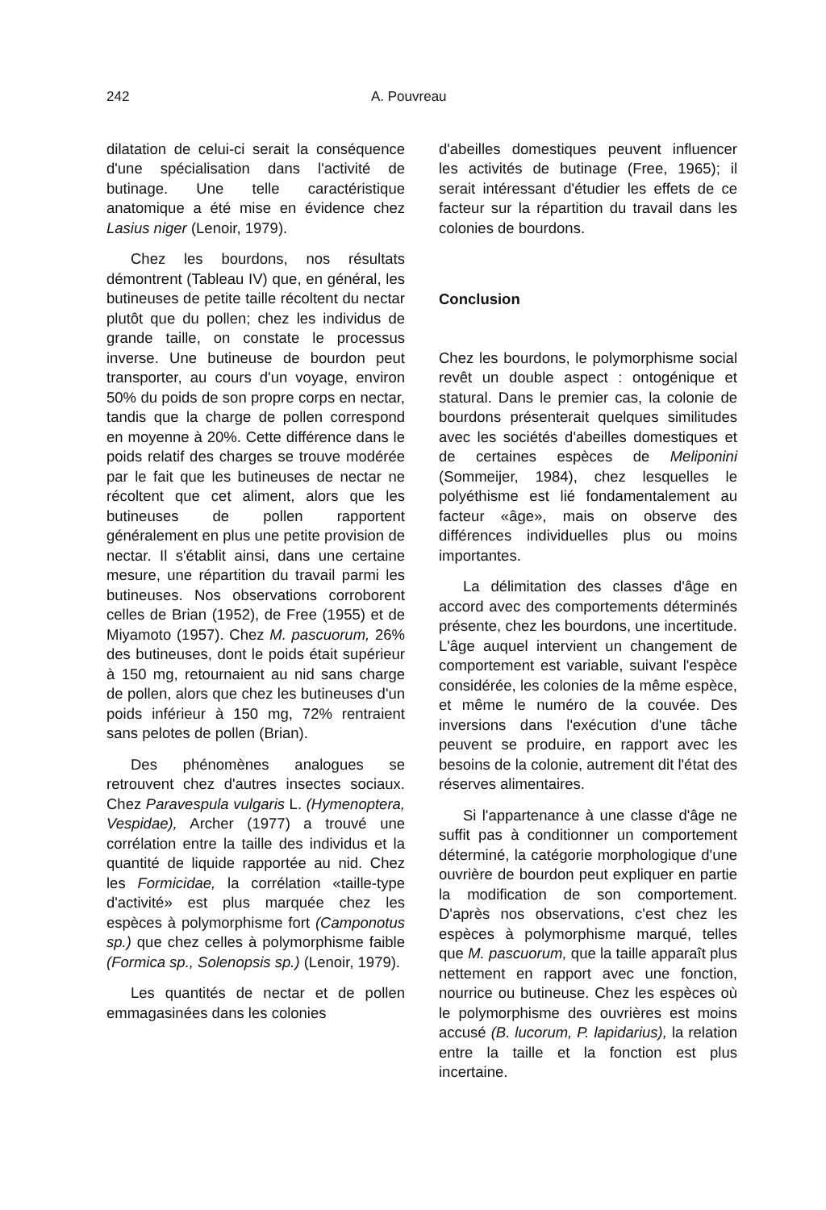242 A. Pouvreau
dilatation de celui-ci serait la conséquence d'une spécialisation dans l'activité de butinage. Une telle caractéristique anatomique a été mise en évidence chez Lasius niger (Lenoir, 1979).
Chez les bourdons, nos résultats démontrent (Tableau IV) que, en général, les butineuses de petite taille récoltent du nectar plutôt que du pollen; chez les individus de grande taille, on constate le processus inverse. Une butineuse de bourdon peut transporter, au cours d'un voyage, environ 50% du poids de son propre corps en nectar, tandis que la charge de pollen correspond en moyenne à 20%. Cette différence dans le poids relatif des charges se trouve modérée par le fait que les butineuses de nectar ne récoltent que cet aliment, alors que les butineuses de pollen rapportent généralement en plus une petite provision de nectar. Il s'établit ainsi, dans une certaine mesure, une répartition du travail parmi les butineuses. Nos observations corroborent celles de Brian (1952), de Free (1955) et de Miyamoto (1957). Chez M. pascuorum, 26% des butineuses, dont le poids était supérieur à 150 mg, retournaient au nid sans charge de pollen, alors que chez les butineuses d'un poids inférieur à 150 mg, 72% rentraient sans pelotes de pollen (Brian).
Des phénomènes analogues se retrouvent chez d'autres insectes sociaux. Chez Paravespula vulgaris L. (Hymenoptera, Vespidae), Archer (1977) a trouvé une corrélation entre la taille des individus et la quantité de liquide rapportée au nid. Chez les Formicidae, la corrélation «taille-type d'activité» est plus marquée chez les espèces à polymorphisme fort (Camponotus sp.) que chez celles à polymorphisme faible (Formica sp., Solenopsis sp.) (Lenoir, 1979).
Les quantités de nectar et de pollen emmagasinées dans les colonies
d'abeilles domestiques peuvent influencer les activités de butinage (Free, 1965); il serait intéressant d'étudier les effets de ce facteur sur la répartition du travail dans les colonies de bourdons.
Conclusion
Chez les bourdons, le polymorphisme social revêt un double aspect : ontogénique et statural. Dans le premier cas, la colonie de bourdons présenterait quelques similitudes avec les sociétés d'abeilles domestiques et de certaines espèces de Meliponini (Sommeijer, 1984), chez lesquelles le polyéthisme est lié fondamentalement au facteur «âge», mais on observe des différences individuelles plus ou moins importantes.
La délimitation des classes d'âge en accord avec des comportements déterminés présente, chez les bourdons, une incertitude. L'âge auquel intervient un changement de comportement est variable, suivant l'espèce considérée, les colonies de la même espèce, et même le numéro de la couvée. Des inversions dans l'exécution d'une tâche peuvent se produire, en rapport avec les besoins de la colonie, autrement dit l'état des réserves alimentaires.
Si l'appartenance à une classe d'âge ne suffit pas à conditionner un comportement déterminé, la catégorie morphologique d'une ouvrière de bourdon peut expliquer en partie la modification de son comportement. D'après nos observations, c'est chez les espèces à polymorphisme marqué, telles que M. pascuorum, que la taille apparaît plus nettement en rapport avec une fonction, nourrice ou butineuse. Chez les espèces où le polymorphisme des ouvrières est moins accusé (B. lucorum, P. lapidarius), la relation entre la taille et la fonction est plus incertaine.